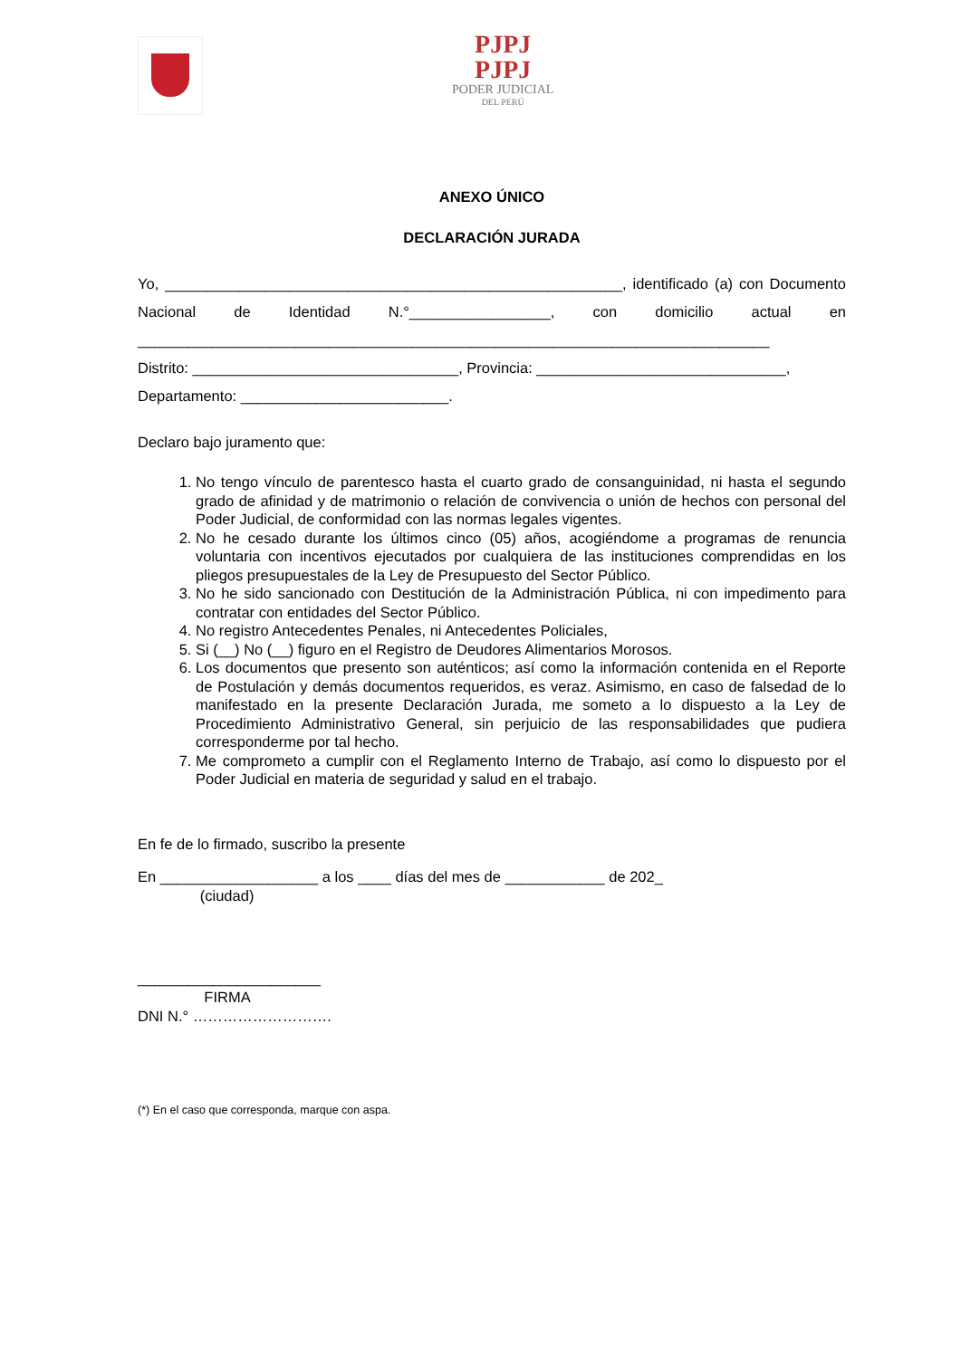PJPJ
PJPJ
PODER JUDICIAL
DEL PERÚ
ANEXO ÚNICO
DECLARACIÓN JURADA
Yo, _______________________________________________________, identificado (a) con Documento Nacional de Identidad N.°_________________, con domicilio actual en ____________________________________________________________________________
Distrito: ________________________________, Provincia: ______________________________,
Departamento: _________________________.
Declaro bajo juramento que:
1. No tengo vínculo de parentesco hasta el cuarto grado de consanguinidad, ni hasta el segundo grado de afinidad y de matrimonio o relación de convivencia o unión de hechos con personal del Poder Judicial, de conformidad con las normas legales vigentes.
2. No he cesado durante los últimos cinco (05) años, acogiéndome a programas de renuncia voluntaria con incentivos ejecutados por cualquiera de las instituciones comprendidas en los pliegos presupuestales de la Ley de Presupuesto del Sector Público.
3. No he sido sancionado con Destitución de la Administración Pública, ni con impedimento para contratar con entidades del Sector Público.
4. No registro Antecedentes Penales, ni Antecedentes Policiales,
5. Si (__) No (__) figuro en el Registro de Deudores Alimentarios Morosos.
6. Los documentos que presento son auténticos; así como la información contenida en el Reporte de Postulación y demás documentos requeridos, es veraz. Asimismo, en caso de falsedad de lo manifestado en la presente Declaración Jurada, me someto a lo dispuesto a la Ley de Procedimiento Administrativo General, sin perjuicio de las responsabilidades que pudiera corresponderme por tal hecho.
7. Me comprometo a cumplir con el Reglamento Interno de Trabajo, así como lo dispuesto por el Poder Judicial en materia de seguridad y salud en el trabajo.
En fe de lo firmado, suscribo la presente
En ___________________ a los ____ días del mes de ____________ de 202_
(ciudad)
______________________
FIRMA
DNI N.° ……………………….
(*) En el caso que corresponda, marque con aspa.